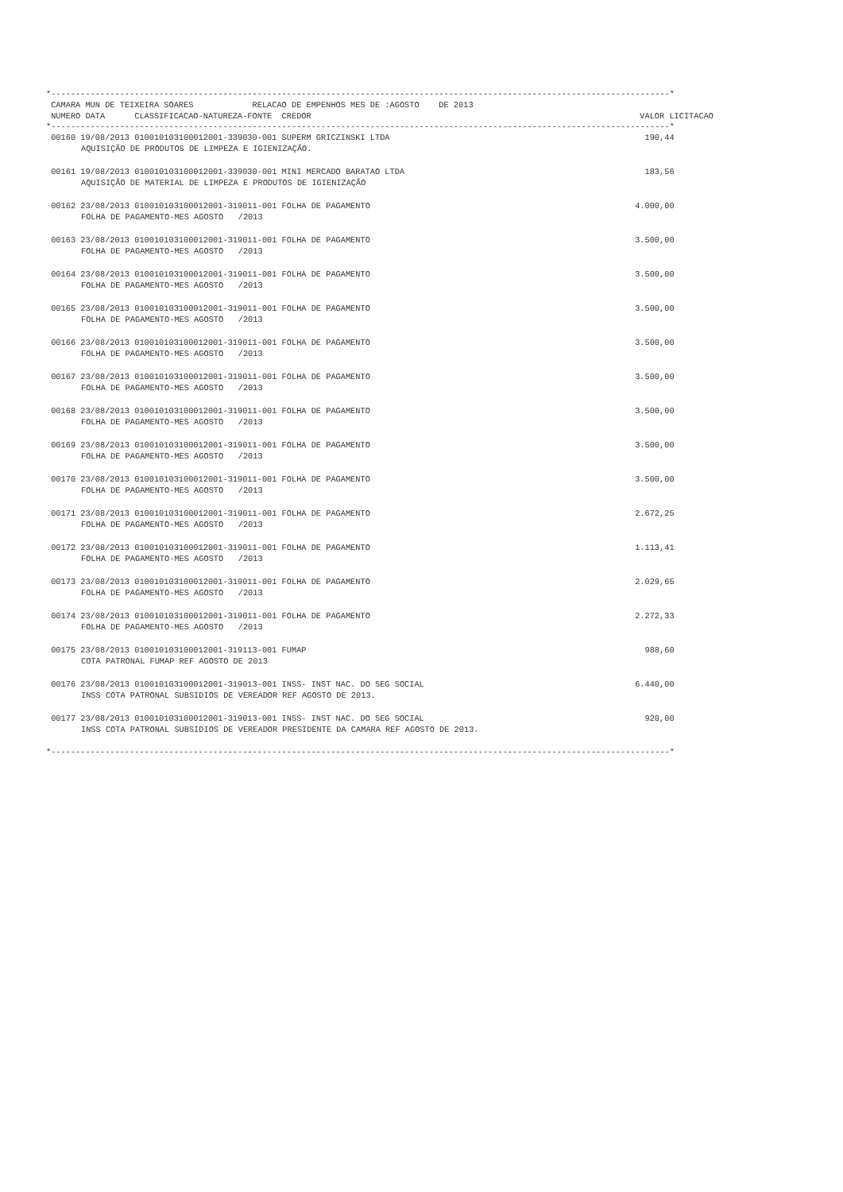*------------------------------------------------------------------------------------------------------------------------------*
| CAMARA MUN DE TEIXEIRA SOARES RELACAO DE EMPENHOS MES DE :AGOSTO DE 2013 | |
| --- | --- |
| NUMERO DATA CLASSIFICACAO-NATUREZA-FONTE CREDOR | VALOR LICITACAO |
*------------------------------------------------------------------------------------------------------------------------------*
| 00160 19/08/2013 010010103100012001-339030-001 SUPERM GRICZINSKI LTDA | 190,44 |
| AQUISIÇÃO DE PRODUTOS DE LIMPEZA E IGIENIZAÇÃO. | |
| 00161 19/08/2013 010010103100012001-339030-001 MINI MERCADO BARATAO LTDA | 183,56 |
| AQUISIÇÃO DE MATERIAL DE LIMPEZA E PRODUTOS DE IGIENIZAÇÃO | |
| 00162 23/08/2013 010010103100012001-319011-001 FOLHA DE PAGAMENTO | 4.000,00 |
| FOLHA DE PAGAMENTO-MES AGOSTO /2013 | |
| 00163 23/08/2013 010010103100012001-319011-001 FOLHA DE PAGAMENTO | 3.500,00 |
| FOLHA DE PAGAMENTO-MES AGOSTO /2013 | |
| 00164 23/08/2013 010010103100012001-319011-001 FOLHA DE PAGAMENTO | 3.500,00 |
| FOLHA DE PAGAMENTO-MES AGOSTO /2013 | |
| 00165 23/08/2013 010010103100012001-319011-001 FOLHA DE PAGAMENTO | 3.500,00 |
| FOLHA DE PAGAMENTO-MES AGOSTO /2013 | |
| 00166 23/08/2013 010010103100012001-319011-001 FOLHA DE PAGAMENTO | 3.500,00 |
| FOLHA DE PAGAMENTO-MES AGOSTO /2013 | |
| 00167 23/08/2013 010010103100012001-319011-001 FOLHA DE PAGAMENTO | 3.500,00 |
| FOLHA DE PAGAMENTO-MES AGOSTO /2013 | |
| 00168 23/08/2013 010010103100012001-319011-001 FOLHA DE PAGAMENTO | 3.500,00 |
| FOLHA DE PAGAMENTO-MES AGOSTO /2013 | |
| 00169 23/08/2013 010010103100012001-319011-001 FOLHA DE PAGAMENTO | 3.500,00 |
| FOLHA DE PAGAMENTO-MES AGOSTO /2013 | |
| 00170 23/08/2013 010010103100012001-319011-001 FOLHA DE PAGAMENTO | 3.500,00 |
| FOLHA DE PAGAMENTO-MES AGOSTO /2013 | |
| 00171 23/08/2013 010010103100012001-319011-001 FOLHA DE PAGAMENTO | 2.672,25 |
| FOLHA DE PAGAMENTO-MES AGOSTO /2013 | |
| 00172 23/08/2013 010010103100012001-319011-001 FOLHA DE PAGAMENTO | 1.113,41 |
| FOLHA DE PAGAMENTO-MES AGOSTO /2013 | |
| 00173 23/08/2013 010010103100012001-319011-001 FOLHA DE PAGAMENTO | 2.029,65 |
| FOLHA DE PAGAMENTO-MES AGOSTO /2013 | |
| 00174 23/08/2013 010010103100012001-319011-001 FOLHA DE PAGAMENTO | 2.272,33 |
| FOLHA DE PAGAMENTO-MES AGOSTO /2013 | |
| 00175 23/08/2013 010010103100012001-319113-001 FUMAP | 988,60 |
| COTA PATRONAL FUMAP REF AGOSTO DE 2013 | |
| 00176 23/08/2013 010010103100012001-319013-001 INSS- INST NAC. DO SEG SOCIAL | 6.440,00 |
| INSS COTA PATRONAL SUBSIDIOS DE VEREADOR REF AGOSTO DE 2013. | |
| 00177 23/08/2013 010010103100012001-319013-001 INSS- INST NAC. DO SEG SOCIAL | 920,00 |
| INSS COTA PATRONAL SUBSIDIOS DE VEREADOR PRESIDENTE DA CAMARA REF AGOSTO DE 2013. | |
*------------------------------------------------------------------------------------------------------------------------------*